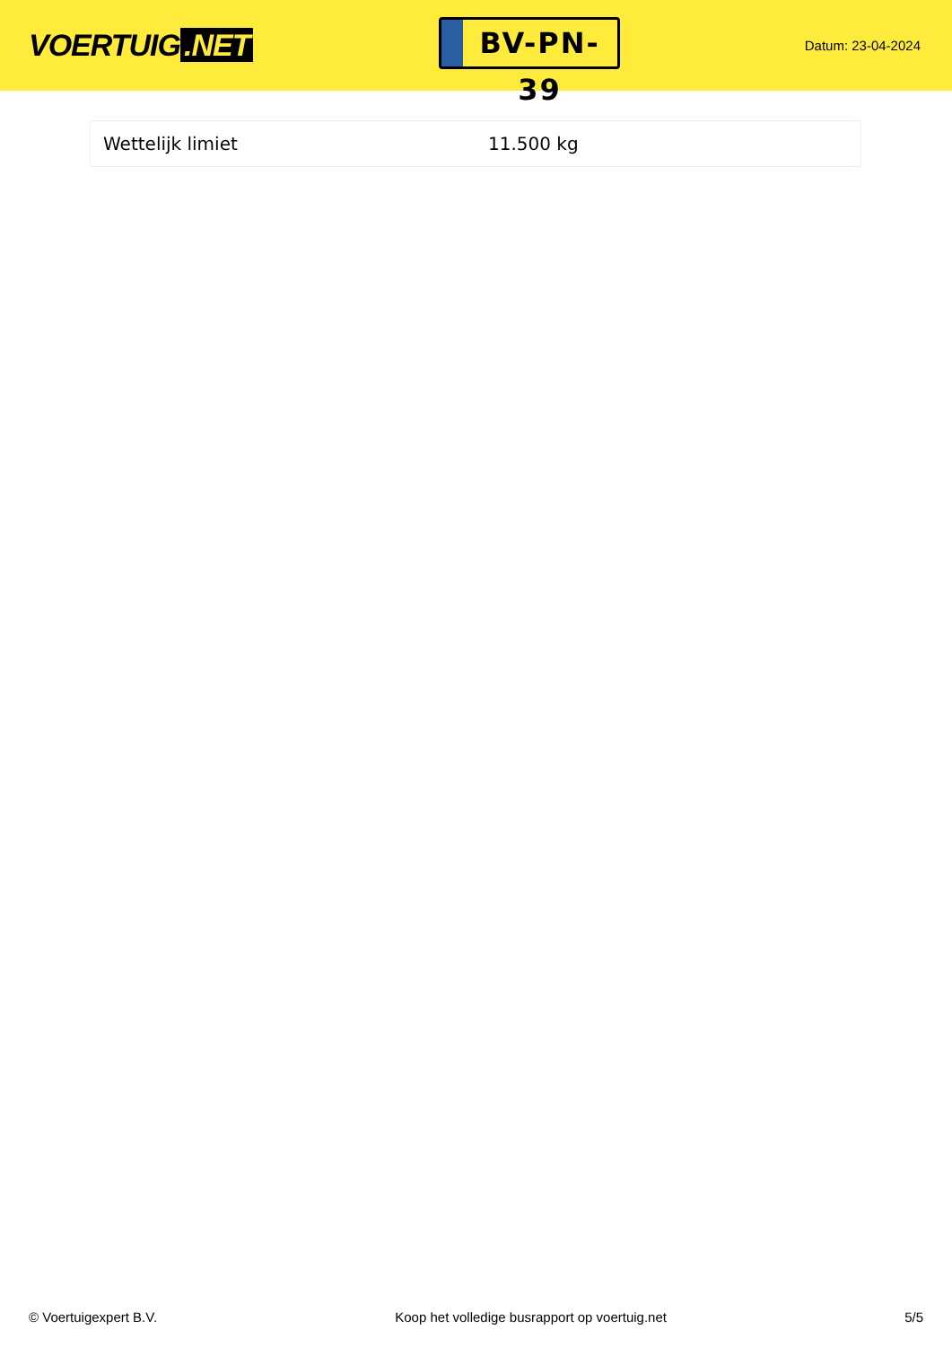VOERTUIG.NET
BV-PN-39
Datum: 23-04-2024
| Wettelijk limiet | 11.500 kg |
© Voertuigexpert B.V. Koop het volledige busrapport op voertuig.net 5/5